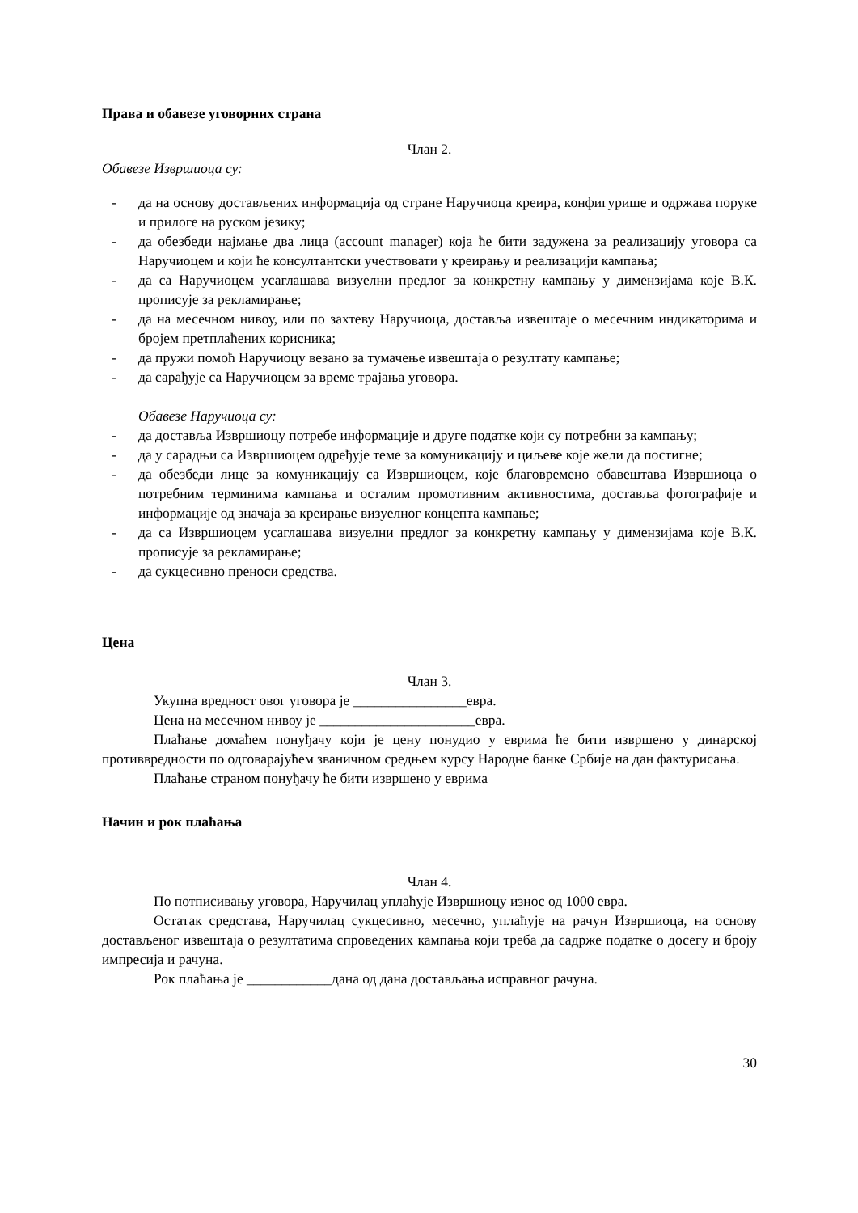Права и обавезе уговорних страна
Члан 2.
Обавезе Извршиоца су:
- да на основу достављених информација од стране Наручиоца креира, конфигурише и одржава поруке и прилоге на руском језику;
- да обезбеди најмање два лица (account manager) која ће бити задужена за реализацију уговора са Наручиоцем и који ће консултантски учествовати у креирању и реализацији кампања;
- да са Наручиоцем усаглашава визуелни предлог за конкретну кампању у димензијама које В.К. прописује за рекламирање;
- да на месечном нивоу, или по захтеву Наручиоца, доставља извештаје о месечним индикаторима и бројем претплаћених корисника;
- да пружи помоћ Наручиоцу везано за тумачење извештаја о резултату кампање;
- да сарађује са Наручиоцем за време трајања уговора.
Обавезе Наручиоца су:
- да доставља Извршиоцу потребе информације и друге податке који су потребни за кампању;
- да у сарадњи са Извршиоцем одређује теме за комуникацију и циљеве које жели да постигне;
- да обезбеди лице за комуникацију са Извршиоцем, које благовремено обавештава Извршиоца о потребним терминима кампања и осталим промотивним активностима, доставља фотографије и информације од значаја за креирање визуелног концепта кампање;
- да са Извршиоцем усаглашава визуелни предлог за конкретну кампању у димензијама које В.К. прописује за рекламирање;
- да сукцесивно преноси средства.
Цена
Члан 3.
Укупна вредност овог уговора је ________________евра.
Цена на месечном нивоу је ______________________евра.
Плаћање домаћем понуђачу који је цену понудио у еврима ће бити извршено у динарској противвредности по одговарајућем званичном средњем курсу Народне банке Србије на дан фактурисања.
Плаћање страном понуђачу ће бити извршено у еврима
Начин и рок плаћања
Члан 4.
По потписивању уговора, Наручилац уплаћује Извршиоцу износ од 1000 евра.
Остатак средстава, Наручилац сукцесивно, месечно, уплаћује на рачун Извршиоца, на основу достављеног извештаја о резултатима спроведених кампања који треба да садрже податке о досегу и броју импресија и рачуна.
Рок плаћања је ____________дана од дана достављања исправног рачуна.
30